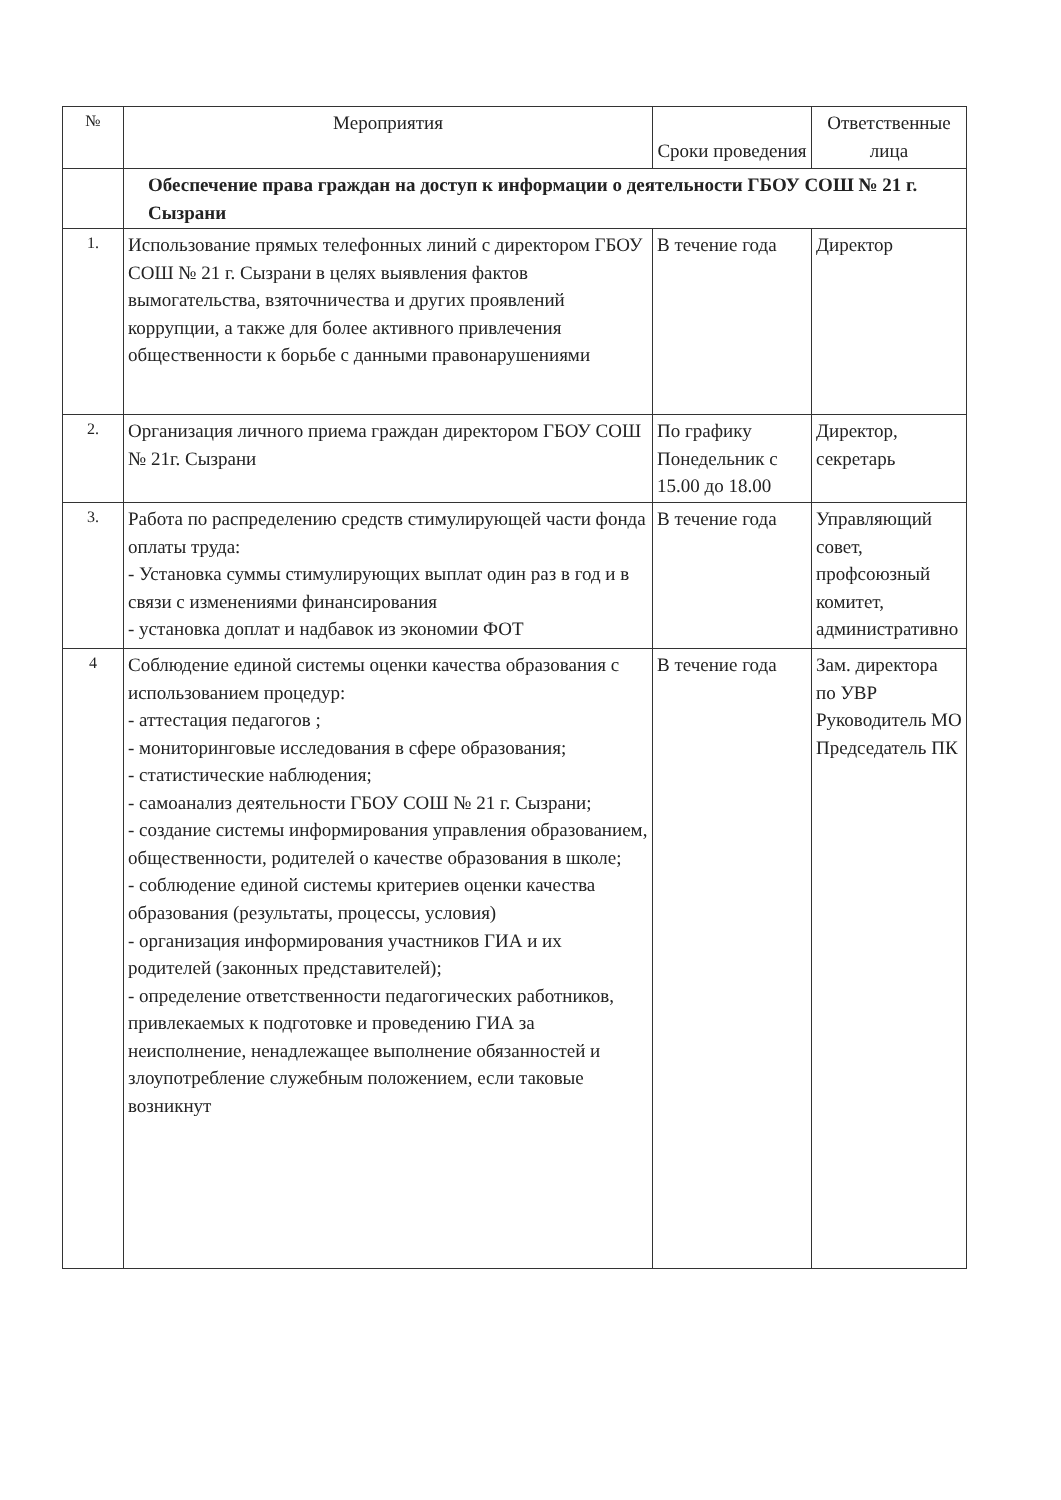| № | Мероприятия | Сроки проведения | Ответственные лица |
| --- | --- | --- | --- |
| | Обеспечение права граждан на доступ к информации о деятельности ГБОУ СОШ № 21 г. Сызрани | | |
| 1. | Использование прямых телефонных линий с директором ГБОУ СОШ № 21 г. Сызрани в целях выявления фактов вымогательства, взяточничества и других проявлений коррупции, а также для более активного привлечения общественности к борьбе с данными правонарушениями | В течение года | Директор |
| 2. | Организация личного приема граждан директором ГБОУ СОШ № 21г. Сызрани | По графику Понедельник с 15.00 до 18.00 | Директор, секретарь |
| 3. | Работа по распределению средств стимулирующей части фонда оплаты труда: - Установка суммы стимулирующих выплат один раз в год и в связи с изменениями финансирования - установка доплат и надбавок из экономии ФОТ | В течение года | Управляющий совет, профсоюзный комитет, административно |
| 4 | Соблюдение единой системы оценки качества образования с использованием процедур: - аттестация педагогов ; - мониторинговые исследования в сфере образования; - статистические наблюдения; - самоанализ деятельности ГБОУ СОШ № 21 г. Сызрани; - создание системы информирования управления образованием, общественности, родителей о качестве образования в школе; - соблюдение единой системы критериев оценки качества образования (результаты, процессы, условия) - организация информирования участников ГИА и их родителей (законных представителей); - определение ответственности педагогических работников, привлекаемых к подготовке и проведению ГИА за неисполнение, ненадлежащее выполнение обязанностей и злоупотребление служебным положением, если таковые возникнут | В течение года | Зам. директора по УВР Руководитель МО Председатель ПК |